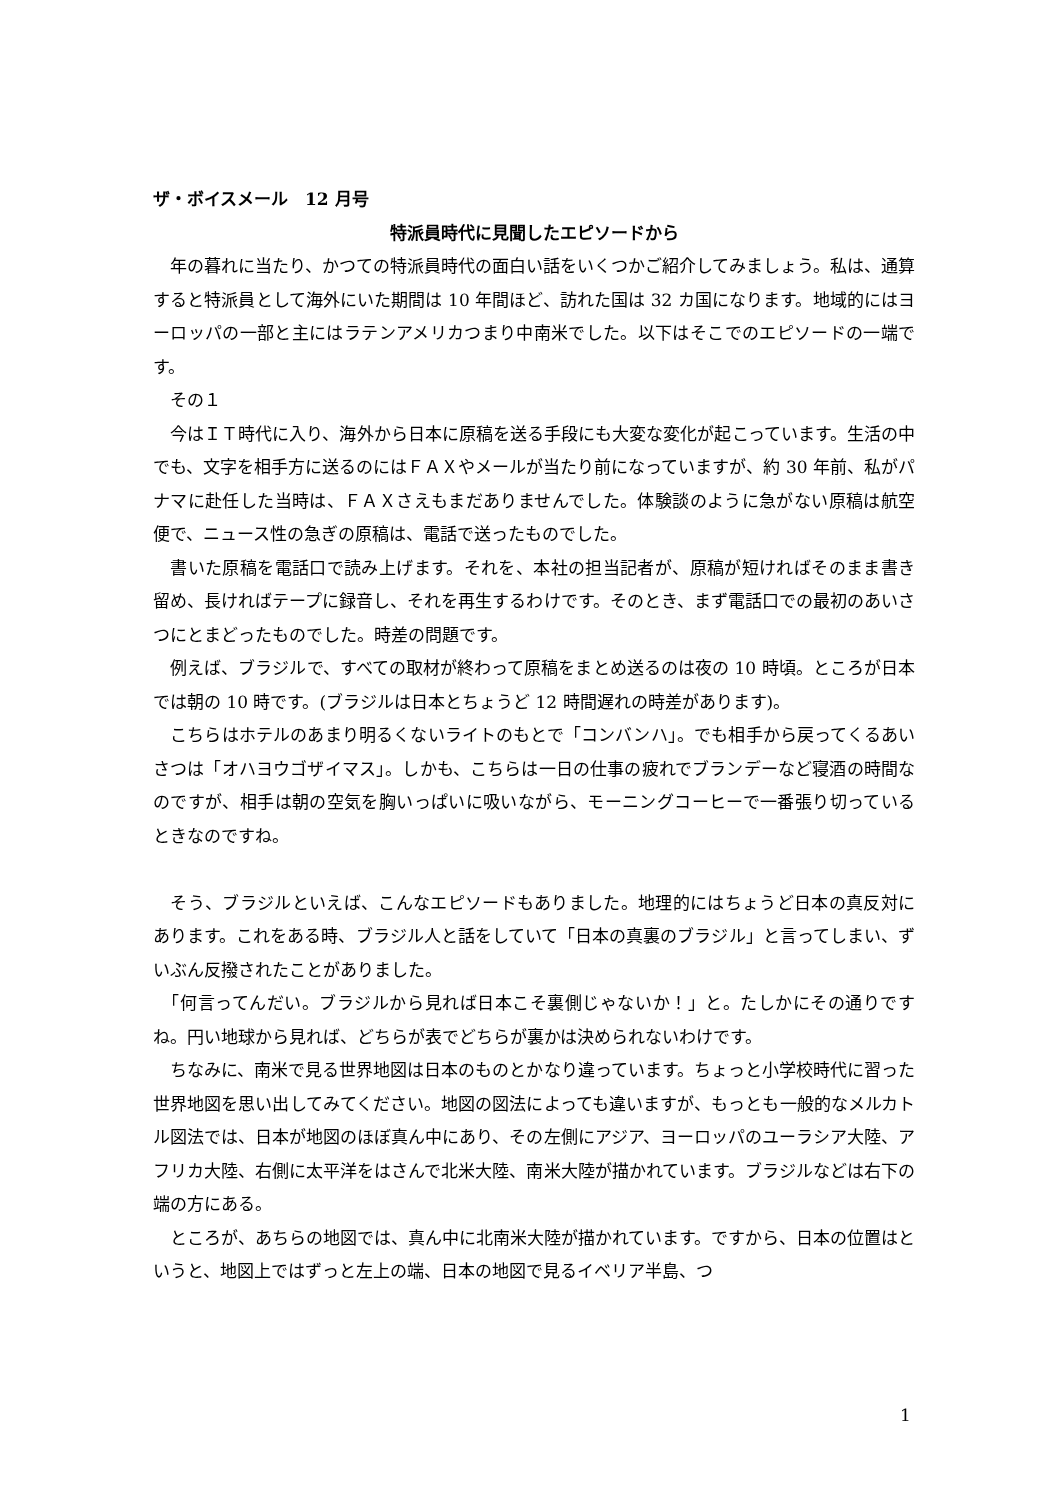ザ・ボイスメール　12 月号
特派員時代に見聞したエピソードから
　年の暮れに当たり、かつての特派員時代の面白い話をいくつかご紹介してみましょう。私は、通算すると特派員として海外にいた期間は 10 年間ほど、訪れた国は 32 カ国になります。地域的にはヨーロッパの一部と主にはラテンアメリカつまり中南米でした。以下はそこでのエピソードの一端です。
　その１
　今はＩＴ時代に入り、海外から日本に原稿を送る手段にも大変な変化が起こっています。生活の中でも、文字を相手方に送るのにはＦＡＸやメールが当たり前になっていますが、約 30 年前、私がパナマに赴任した当時は、ＦＡＸさえもまだありませんでした。体験談のように急がない原稿は航空便で、ニュース性の急ぎの原稿は、電話で送ったものでした。
　書いた原稿を電話口で読み上げます。それを、本社の担当記者が、原稿が短ければそのまま書き留め、長ければテープに録音し、それを再生するわけです。そのとき、まず電話口での最初のあいさつにとまどったものでした。時差の問題です。
　例えば、ブラジルで、すべての取材が終わって原稿をまとめ送るのは夜の 10 時頃。ところが日本では朝の 10 時です。(ブラジルは日本とちょうど 12 時間遅れの時差があります)。
　こちらはホテルのあまり明るくないライトのもとで「コンバンハ」。でも相手から戻ってくるあいさつは「オハヨウゴザイマス」。しかも、こちらは一日の仕事の疲れでブランデーなど寝酒の時間なのですが、相手は朝の空気を胸いっぱいに吸いながら、モーニングコーヒーで一番張り切っているときなのですね。
　そう、ブラジルといえば、こんなエピソードもありました。地理的にはちょうど日本の真反対にあります。これをある時、ブラジル人と話をしていて「日本の真裏のブラジル」と言ってしまい、ずいぶん反撥されたことがありました。
　「何言ってんだい。ブラジルから見れば日本こそ裏側じゃないか！」と。たしかにその通りですね。円い地球から見れば、どちらが表でどちらが裏かは決められないわけです。
　ちなみに、南米で見る世界地図は日本のものとかなり違っています。ちょっと小学校時代に習った世界地図を思い出してみてください。地図の図法によっても違いますが、もっとも一般的なメルカトル図法では、日本が地図のほぼ真ん中にあり、その左側にアジア、ヨーロッパのユーラシア大陸、アフリカ大陸、右側に太平洋をはさんで北米大陸、南米大陸が描かれています。ブラジルなどは右下の端の方にある。
　ところが、あちらの地図では、真ん中に北南米大陸が描かれています。ですから、日本の位置はというと、地図上ではずっと左上の端、日本の地図で見るイベリア半島、つ
1